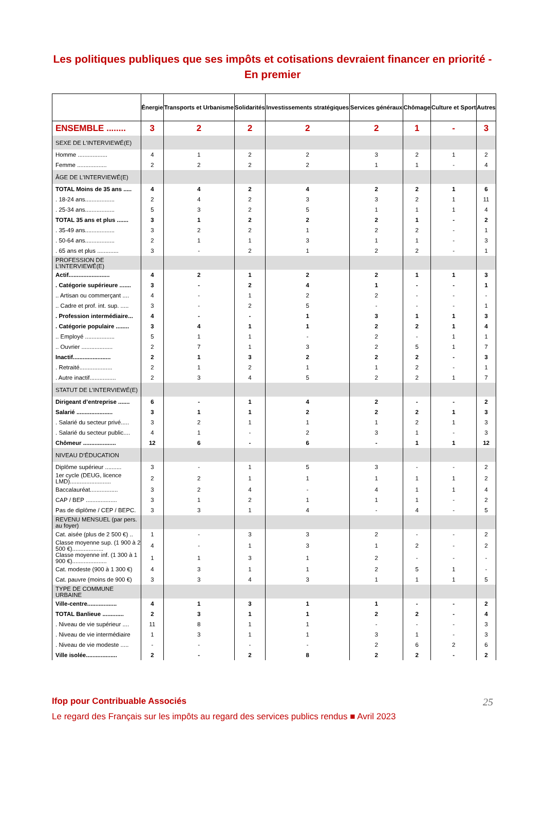Les politiques publiques que ses impôts et cotisations devraient financer en priorité - En premier
| | Énergie | Transports et Urbanisme | Solidarités | Investissements stratégiques | Services généraux | Chômage | Culture et Sport | Autres |
| --- | --- | --- | --- | --- | --- | --- | --- | --- |
| ENSEMBLE ........ | 3 | 2 | 2 | 2 | 2 | 1 | - | 3 |
| SEXE DE L'INTERVIEWÉ(E) | | | | | | | | |
| Homme .................. | 4 | 1 | 2 | 2 | 3 | 2 | 1 | 2 |
| Femme .................. | 2 | 2 | 2 | 2 | 1 | 1 | - | 4 |
| ÂGE DE L'INTERVIEWÉ(E) | | | | | | | | |
| TOTAL Moins de 35 ans ..... | 4 | 4 | 2 | 4 | 2 | 2 | 1 | 6 |
| . 18-24 ans.................. | 2 | 4 | 2 | 3 | 3 | 2 | 1 | 11 |
| . 25-34 ans.................. | 5 | 3 | 2 | 5 | 1 | 1 | 1 | 4 |
| TOTAL 35 ans et plus ....... | 3 | 1 | 2 | 2 | 2 | 1 | - | 2 |
| . 35-49 ans.................. | 3 | 2 | 2 | 1 | 2 | 2 | - | 1 |
| . 50-64 ans.................. | 2 | 1 | 1 | 3 | 1 | 1 | - | 3 |
| . 65 ans et plus ............. | 3 | - | 2 | 1 | 2 | 2 | - | 1 |
| PROFESSION DE L’INTERVIEWÉ(E) | | | | | | | | |
| Actif......................... | 4 | 2 | 1 | 2 | 2 | 1 | 1 | 3 |
| . Catégorie supérieure ....... | 3 | - | 2 | 4 | 1 | - | - | 1 |
| .. Artisan ou commerçant .... | 4 | - | 1 | 2 | 2 | - | - | - |
| .. Cadre et prof. int. sup. ..... | 3 | - | 2 | 5 | - | - | - | 1 |
| . Profession intermédiaire... | 4 | - | - | 1 | 3 | 1 | 1 | 3 |
| . Catégorie populaire ........ | 3 | 4 | 1 | 1 | 2 | 2 | 1 | 4 |
| .. Employé .................. | 5 | 1 | 1 | - | 2 | - | 1 | 1 |
| .. Ouvrier ................... | 2 | 7 | 1 | 3 | 2 | 5 | 1 | 7 |
| Inactif....................... | 2 | 1 | 3 | 2 | 2 | 2 | - | 3 |
| . Retraité.................... | 2 | 1 | 2 | 1 | 1 | 2 | - | 1 |
| . Autre inactif................ | 2 | 3 | 4 | 5 | 2 | 2 | 1 | 7 |
| STATUT DE L’INTERVIEWÉ(E) | | | | | | | | |
| Dirigeant d’entreprise ....... | 6 | - | 1 | 4 | 2 | - | - | 2 |
| Salarié ...................... | 3 | 1 | 1 | 2 | 2 | 2 | 1 | 3 |
| . Salarié du secteur privé..... | 3 | 2 | 1 | 1 | 1 | 2 | 1 | 3 |
| . Salarié du secteur public.... | 4 | 1 | - | 2 | 3 | 1 | - | 3 |
| Chômeur .................... | 12 | 6 | - | 6 | - | 1 | 1 | 12 |
| NIVEAU D’ÉDUCATION | | | | | | | | |
| Diplôme supérieur .......... | 3 | - | 1 | 5 | 3 | - | - | 2 |
| 1er cycle (DEUG, licence LMD)......................... | 2 | 2 | 1 | 1 | 1 | 1 | 1 | 2 |
| Baccalauréat................. | 3 | 2 | 4 | - | 4 | 1 | 1 | 4 |
| CAP / BEP ................... | 3 | 1 | 2 | 1 | 1 | 1 | - | 2 |
| Pas de diplôme / CEP / BEPC. | 3 | 3 | 1 | 4 | - | 4 | - | 5 |
| REVENU MENSUEL (par pers. au foyer) | | | | | | | | |
| Cat. aisée (plus de 2 500 €) .. | 1 | - | 3 | 3 | 2 | - | - | 2 |
| Classe moyenne sup. (1 900 à 2 500 €)................... | 4 | - | 1 | 3 | 1 | 2 | - | 2 |
| Classe moyenne inf. (1 300 à 1 900 €)..................... | 1 | 1 | 3 | 1 | 2 | - | - | - |
| Cat. modeste (900 à 1 300 €) | 4 | 3 | 1 | 1 | 2 | 5 | 1 | - |
| Cat. pauvre (moins de 900 €) | 3 | 3 | 4 | 3 | 1 | 1 | 1 | 5 |
| TYPE DE COMMUNE URBAINE | | | | | | | | |
| Ville-centre.................. | 4 | 1 | 3 | 1 | 1 | - | - | 2 |
| TOTAL Banlieue ............. | 2 | 3 | 1 | 1 | 2 | 2 | - | 4 |
| . Niveau de vie supérieur .... | 11 | 8 | 1 | 1 | - | - | - | 3 |
| . Niveau de vie intermédiaire | 1 | 3 | 1 | 1 | 3 | 1 | - | 3 |
| . Niveau de vie modeste ..... | - | - | - | - | 2 | 6 | 2 | 6 |
| Ville isolée................... | 2 | - | 2 | 8 | 2 | 2 | - | 2 |
25
Ifop pour Contribuable Associés
Le regard des Français sur les impôts au regard des services publics rendus ■ Avril 2023